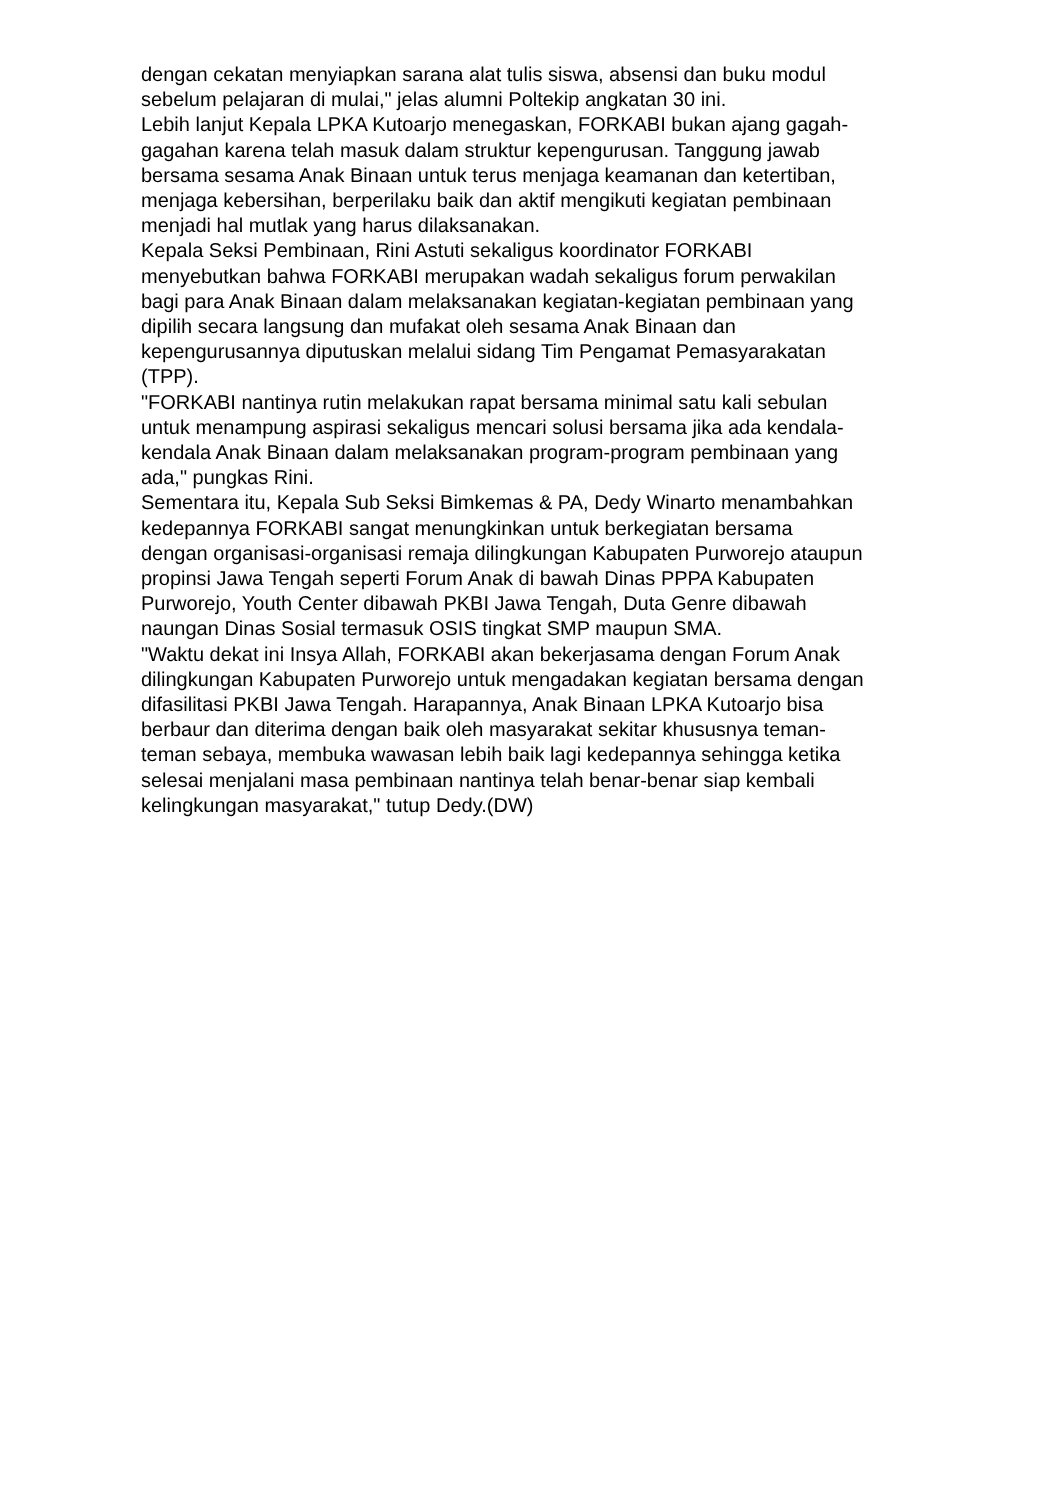dengan cekatan menyiapkan sarana alat tulis siswa, absensi dan buku modul
sebelum pelajaran di mulai," jelas alumni Poltekip angkatan 30 ini.
Lebih lanjut Kepala LPKA Kutoarjo menegaskan, FORKABI bukan ajang gagah-
gagahan karena telah masuk dalam struktur kepengurusan. Tanggung jawab
bersama sesama Anak Binaan untuk terus menjaga keamanan dan ketertiban,
menjaga kebersihan, berperilaku baik dan aktif mengikuti kegiatan pembinaan
menjadi hal mutlak yang harus dilaksanakan.
Kepala Seksi Pembinaan, Rini Astuti sekaligus koordinator FORKABI
menyebutkan bahwa FORKABI merupakan wadah sekaligus forum perwakilan
bagi para Anak Binaan dalam melaksanakan kegiatan-kegiatan pembinaan yang
dipilih secara langsung dan mufakat oleh sesama Anak Binaan dan
kepengurusannya diputuskan melalui sidang Tim Pengamat Pemasyarakatan
(TPP).
"FORKABI nantinya rutin melakukan rapat bersama minimal satu kali sebulan
untuk menampung aspirasi sekaligus mencari solusi bersama jika ada kendala-
kendala Anak Binaan dalam melaksanakan program-program pembinaan yang
ada," pungkas Rini.
Sementara itu, Kepala Sub Seksi Bimkemas & PA, Dedy Winarto menambahkan
kedepannya FORKABI sangat menungkinkan untuk berkegiatan bersama
dengan organisasi-organisasi remaja dilingkungan Kabupaten Purworejo ataupun
propinsi Jawa Tengah seperti Forum Anak di bawah Dinas PPPA Kabupaten
Purworejo, Youth Center dibawah PKBI Jawa Tengah, Duta Genre dibawah
naungan Dinas Sosial termasuk OSIS tingkat SMP maupun SMA.
"Waktu dekat ini Insya Allah, FORKABI akan bekerjasama dengan Forum Anak
dilingkungan Kabupaten Purworejo untuk mengadakan kegiatan bersama dengan
difasilitasi PKBI Jawa Tengah. Harapannya, Anak Binaan LPKA Kutoarjo bisa
berbaur dan diterima dengan baik oleh masyarakat sekitar khususnya teman-
teman sebaya, membuka wawasan lebih baik lagi kedepannya sehingga ketika
selesai menjalani masa pembinaan nantinya telah benar-benar siap kembali
kelingkungan masyarakat," tutup Dedy.(DW)